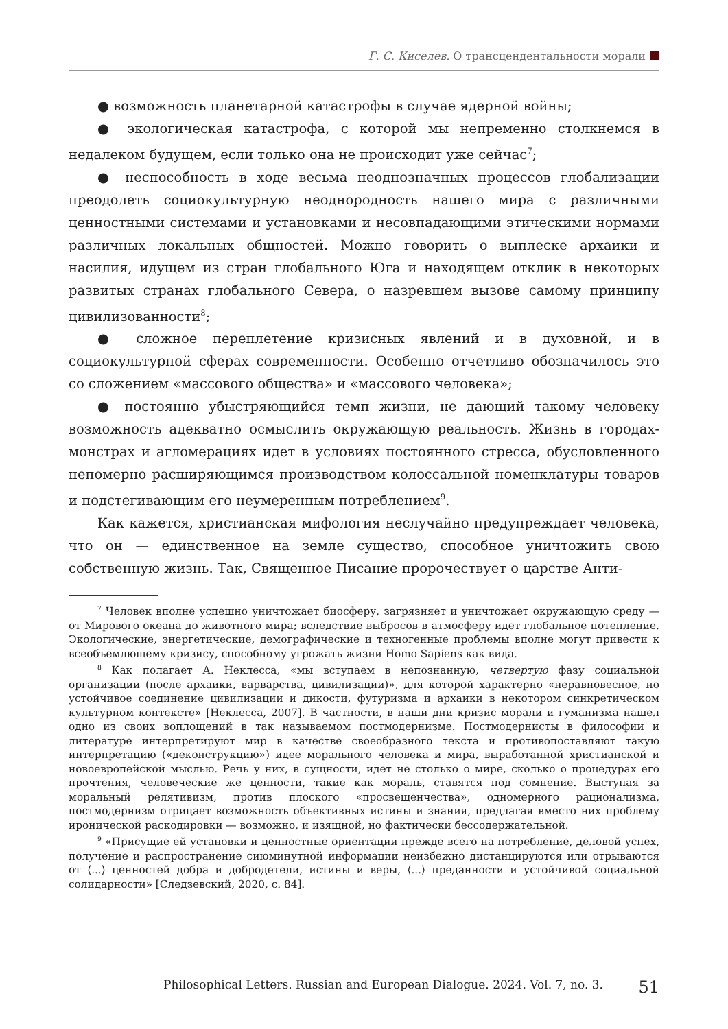Г. С. Киселев. О трансцендентальности морали
● возможность планетарной катастрофы в случае ядерной войны;
● экологическая катастрофа, с которой мы непременно столкнемся в недалеком будущем, если только она не происходит уже сейчас<sup>7</sup>;
● неспособность в ходе весьма неоднозначных процессов глобализации преодолеть социокультурную неоднородность нашего мира с различными ценностными системами и установками и несовпадающими этическими нормами различных локальных общностей. Можно говорить о выплеске архаики и насилия, идущем из стран глобального Юга и находящем отклик в некоторых развитых странах глобального Севера, о назревшем вызове самому принципу цивилизованности<sup>8</sup>;
● сложное переплетение кризисных явлений и в духовной, и в социокультурной сферах современности. Особенно отчетливо обозначилось это со сложением «массового общества» и «массового человека»;
● постоянно убыстряющийся темп жизни, не дающий такому человеку возможность адекватно осмыслить окружающую реальность. Жизнь в городах-монстрах и агломерациях идет в условиях постоянного стресса, обусловленного непомерно расширяющимся производством колоссальной номенклатуры товаров и подстегивающим его неумеренным потреблением<sup>9</sup>.
Как кажется, христианская мифология неслучайно предупреждает человека, что он — единственное на земле существо, способное уничтожить свою собственную жизнь. Так, Священное Писание пророчествует о царстве Анти-
<sup>7</sup> Человек вполне успешно уничтожает биосферу, загрязняет и уничтожает окружающую среду — от Мирового океана до животного мира; вследствие выбросов в атмосферу идет глобальное потепление. Экологические, энергетические, демографические и техногенные проблемы вполне могут привести к всеобъемлющему кризису, способному угрожать жизни Homo Sapiens как вида.
<sup>8</sup> Как полагает А. Неклесса, «мы вступаем в непознанную, четвертую фазу социальной организации (после архаики, варварства, цивилизации)», для которой характерно «неравновесное, но устойчивое соединение цивилизации и дикости, футуризма и архаики в некотором синкретическом культурном контексте» [Неклесса, 2007]. В частности, в наши дни кризис морали и гуманизма нашел одно из своих воплощений в так называемом постмодернизме. Постмодернисты в философии и литературе интерпретируют мир в качестве своеобразного текста и противопоставляют такую интерпретацию («деконструкцию») идее морального человека и мира, выработанной христианской и новоевропейской мыслью. Речь у них, в сущности, идет не столько о мире, сколько о процедурах его прочтения, человеческие же ценности, такие как мораль, ставятся под сомнение. Выступая за моральный релятивизм, против плоского «просвещенчества», одномерного рационализма, постмодернизм отрицает возможность объективных истины и знания, предлагая вместо них проблему иронической раскодировки — возможно, и изящной, но фактически бессодержательной.
<sup>9</sup> «Присущие ей установки и ценностные ориентации прежде всего на потребление, деловой успех, получение и распространение сиюминутной информации неизбежно дистанцируются или отрываются от ⟨...⟩ ценностей добра и добродетели, истины и веры, ⟨...⟩ преданности и устойчивой социальной солидарности» [Следзевский, 2020, с. 84].
Philosophical Letters. Russian and European Dialogue. 2024. Vol. 7, no. 3. 51